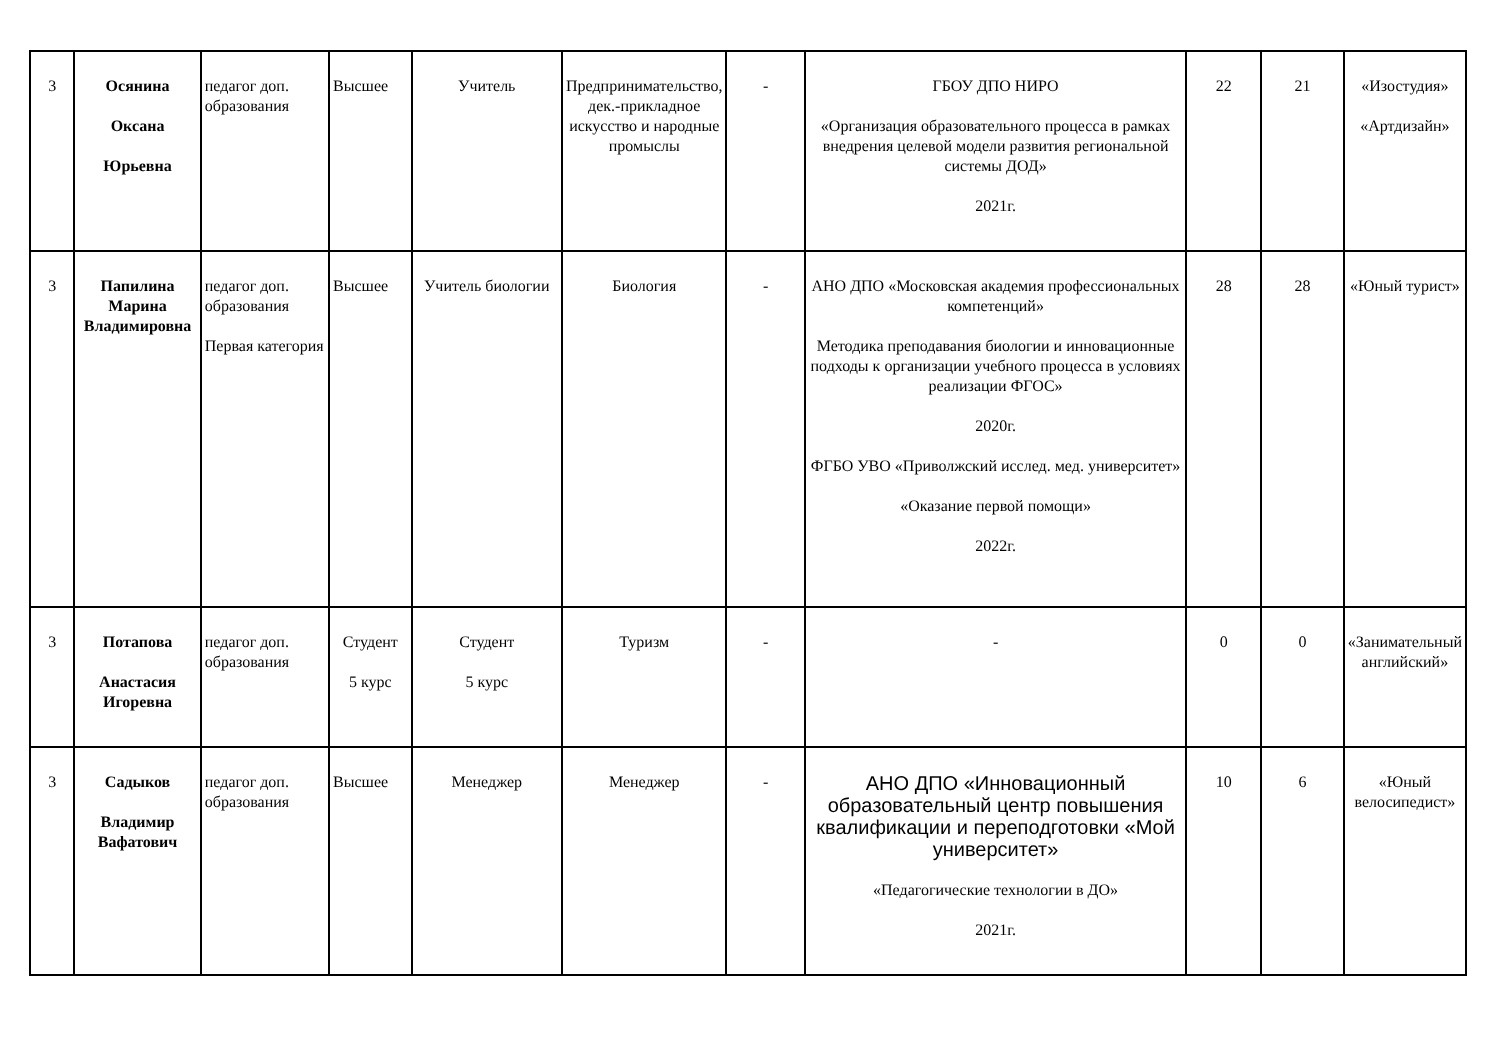| 3 | Осянина Оксана Юрьевна | педагог доп. образования | Высшее | Учитель | Предпринимательство, дек.-прикладное искусство и народные промыслы | - | ГБОУ ДПО НИРО «Организация образовательного процесса в рамках внедрения целевой модели развития региональной системы ДОД» 2021г. | 22 | 21 | «Изостудия» «Артдизайн» |
| 3 | Папилина Марина Владимировна | педагог доп. образования Первая категория | Высшее | Учитель биологии | Биология | - | АНО ДПО «Московская академия профессиональных компетенций» Методика преподавания биологии и инновационные подходы к организации учебного процесса в условиях реализации ФГОС» 2020г. ФГБО УВО «Приволжский исслед. мед. университет» «Оказание первой помощи» 2022г. | 28 | 28 | «Юный турист» |
| 3 | Потапова Анастасия Игоревна | педагог доп. образования | Студент 5 курс | Студент 5 курс | Туризм | - | - | 0 | 0 | «Занимательный английский» |
| 3 | Садыков Владимир Вафатович | педагог доп. образования | Высшее | Менеджер | Менеджер | - | АНО ДПО «Инновационный образовательный центр повышения квалификации и переподготовки «Мой университет» «Педагогические технологии в ДО» 2021г. | 10 | 6 | «Юный велосипедист» |